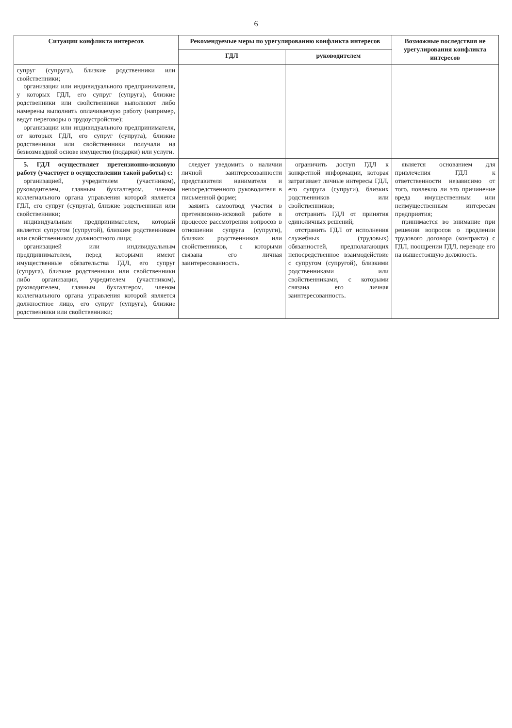6
| Ситуации конфликта интересов | Рекомендуемые меры по урегулированию конфликта интересов | | Возможные последствия не урегулирования конфликта интересов |
| --- | --- | --- | --- |
| | ГДЛ | руководителем | |
| супруг (супруга), близкие родственники или свойственники; организации или индивидуального предпринимателя, у которых ГДЛ, его супруг (супруга), близкие родственники или свойственники выполняют либо намерены выполнить оплачиваемую работу (например, ведут переговоры о трудоустройстве); организации или индивидуального предпринимателя, от которых ГДЛ, его супруг (супруга), близкие родственники или свойственники получали на безвозмездной основе имущество (подарки) или услуги. | | | |
| 5. ГДЛ осуществляет претензионно-исковую работу (участвует в осуществлении такой работы) с: организацией, учредителем (участником), руководителем, главным бухгалтером, членом коллегиального органа управления которой является ГДЛ, его супруг (супруга), близкие родственники или свойственники; индивидуальным предпринимателем, который является супругом (супругой), близким родственником или свойственником должностного лица; организацией или индивидуальным предпринимателем, перед которыми имеют имущественные обязательства ГДЛ, его супруг (супруга), близкие родственники или свойственники либо организации, учредителем (участником), руководителем, главным бухгалтером, членом коллегиального органа управления которой является должностное лицо, его супруг (супруга), близкие родственники или свойственники; | следует уведомить о наличии личной заинтересованности представителя нанимателя и непосредственного руководителя в письменной форме; заявить самоотвод участия в претензионно-исковой работе в процессе рассмотрения вопросов в отношении супруга (супруги), близких родственников или свойственников, с которыми связана его личная заинтересованность. | ограничить доступ ГДЛ к конкретной информации, которая затрагивает личные интересы ГДЛ, его супруга (супруги), близких родственников или свойственников; отстранить ГДЛ от принятия единоличных решений; отстранить ГДЛ от исполнения служебных (трудовых) обязанностей, предполагающих непосредственное взаимодействие с супругом (супругой), близкими родственниками или свойственниками, с которыми связана его личная заинтересованность. | является основанием для привлечения ГДЛ к ответственности независимо от того, повлекло ли это причинение вреда имущественным или неимущественным интересам предприятия; принимается во внимание при решении вопросов о продлении трудового договора (контракта) с ГДЛ, поощрении ГДЛ, переводе его на вышестоящую должность. |